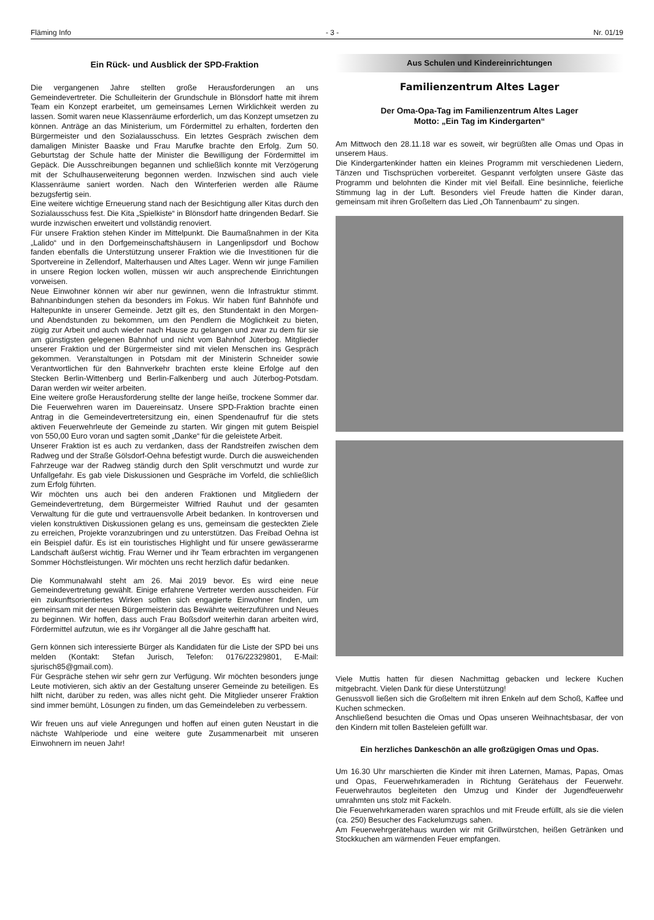Fläming Info - 3 - Nr. 01/19
Ein Rück- und Ausblick der SPD-Fraktion
Die vergangenen Jahre stellten große Herausforderungen an uns Gemeindevertreter. Die Schulleiterin der Grundschule in Blönsdorf hatte mit ihrem Team ein Konzept erarbeitet, um gemeinsames Lernen Wirklichkeit werden zu lassen. Somit waren neue Klassenräume erforderlich, um das Konzept umsetzen zu können. Anträge an das Ministerium, um Fördermittel zu erhalten, forderten den Bürgermeister und den Sozialausschuss. Ein letztes Gespräch zwischen dem damaligen Minister Baaske und Frau Marufke brachte den Erfolg. Zum 50. Geburtstag der Schule hatte der Minister die Bewilligung der Fördermittel im Gepäck. Die Ausschreibungen begannen und schließlich konnte mit Verzögerung mit der Schulhauserweiterung begonnen werden. Inzwischen sind auch viele Klassenräume saniert worden. Nach den Winterferien werden alle Räume bezugsfertig sein.
Eine weitere wichtige Erneuerung stand nach der Besichtigung aller Kitas durch den Sozialausschuss fest. Die Kita „Spielkiste“ in Blönsdorf hatte dringenden Bedarf. Sie wurde inzwischen erweitert und vollständig renoviert.
Für unsere Fraktion stehen Kinder im Mittelpunkt. Die Baumaßnahmen in der Kita „Lalido“ und in den Dorfgemeinschaftshäusern in Langenlipsdorf und Bochow fanden ebenfalls die Unterstützung unserer Fraktion wie die Investitionen für die Sportvereine in Zellendorf, Malterhausen und Altes Lager. Wenn wir junge Familien in unsere Region locken wollen, müssen wir auch ansprechende Einrichtungen vorweisen.
Neue Einwohner können wir aber nur gewinnen, wenn die Infrastruktur stimmt. Bahnanbindungen stehen da besonders im Fokus. Wir haben fünf Bahnhöfe und Haltepunkte in unserer Gemeinde. Jetzt gilt es, den Stundentakt in den Morgen- und Abendstunden zu bekommen, um den Pendlern die Möglichkeit zu bieten, zügig zur Arbeit und auch wieder nach Hause zu gelangen und zwar zu dem für sie am günstigsten gelegenen Bahnhof und nicht vom Bahnhof Jüterbog. Mitglieder unserer Fraktion und der Bürgermeister sind mit vielen Menschen ins Gespräch gekommen. Veranstaltungen in Potsdam mit der Ministerin Schneider sowie Verantwortlichen für den Bahnverkehr brachten erste kleine Erfolge auf den Stecken Berlin-Wittenberg und Berlin-Falkenberg und auch Jüterbog-Potsdam. Daran werden wir weiter arbeiten.
Eine weitere große Herausforderung stellte der lange heiße, trockene Sommer dar. Die Feuerwehren waren im Dauereinsatz. Unsere SPD-Fraktion brachte einen Antrag in die Gemeindevertretersitzung ein, einen Spendenaufruf für die stets aktiven Feuerwehrleute der Gemeinde zu starten. Wir gingen mit gutem Beispiel von 550,00 Euro voran und sagten somit „Danke“ für die geleistete Arbeit.
Unserer Fraktion ist es auch zu verdanken, dass der Randstreifen zwischen dem Radweg und der Straße Gölsdorf-Oehna befestigt wurde. Durch die ausweichenden Fahrzeuge war der Radweg ständig durch den Split verschmutzt und wurde zur Unfallgefahr. Es gab viele Diskussionen und Gespräche im Vorfeld, die schließlich zum Erfolg führten.
Wir möchten uns auch bei den anderen Fraktionen und Mitgliedern der Gemeindevertretung, dem Bürgermeister Wilfried Rauhut und der gesamten Verwaltung für die gute und vertrauensvolle Arbeit bedanken. In kontroversen und vielen konstruktiven Diskussionen gelang es uns, gemeinsam die gesteckten Ziele zu erreichen, Projekte voranzubringen und zu unterstützen. Das Freibad Oehna ist ein Beispiel dafür. Es ist ein touristisches Highlight und für unsere gewässerarme Landschaft äußerst wichtig. Frau Werner und ihr Team erbrachten im vergangenen Sommer Höchstleistungen. Wir möchten uns recht herzlich dafür bedanken.
Die Kommunalwahl steht am 26. Mai 2019 bevor. Es wird eine neue Gemeindevertretung gewählt. Einige erfahrene Vertreter werden ausscheiden. Für ein zukunftsorientiertes Wirken sollten sich engagierte Einwohner finden, um gemeinsam mit der neuen Bürgermeisterin das Bewährte weiterzuführen und Neues zu beginnen. Wir hoffen, dass auch Frau Boßsdorf weiterhin daran arbeiten wird, Fördermittel aufzutun, wie es ihr Vorgänger all die Jahre geschafft hat.
Gern können sich interessierte Bürger als Kandidaten für die Liste der SPD bei uns melden (Kontakt: Stefan Jurisch, Telefon: 0176/22329801, E-Mail: sjurisch85@gmail.com).
Für Gespräche stehen wir sehr gern zur Verfügung. Wir möchten besonders junge Leute motivieren, sich aktiv an der Gestaltung unserer Gemeinde zu beteiligen. Es hilft nicht, darüber zu reden, was alles nicht geht. Die Mitglieder unserer Fraktion sind immer bemüht, Lösungen zu finden, um das Gemeindeleben zu verbessern.
Wir freuen uns auf viele Anregungen und hoffen auf einen guten Neustart in die nächste Wahlperiode und eine weitere gute Zusammenarbeit mit unseren Einwohnern im neuen Jahr!
Aus Schulen und Kindereinrichtungen
Familienzentrum Altes Lager
Der Oma-Opa-Tag im Familienzentrum Altes Lager
Motto: „Ein Tag im Kindergarten“
Am Mittwoch den 28.11.18 war es soweit, wir begrüßten alle Omas und Opas in unserem Haus.
Die Kindergartenkinder hatten ein kleines Programm mit verschiedenen Liedern, Tänzen und Tischsprüchen vorbereitet. Gespannt verfolgten unsere Gäste das Programm und belohnten die Kinder mit viel Beifall. Eine besinnliche, feierliche Stimmung lag in der Luft. Besonders viel Freude hatten die Kinder daran, gemeinsam mit ihren Großeltern das Lied „Oh Tannenbaum“ zu singen.
Viele Muttis hatten für diesen Nachmittag gebacken und leckere Kuchen mitgebracht. Vielen Dank für diese Unterstützung!
Genussvoll ließen sich die Großeltern mit ihren Enkeln auf dem Schoß, Kaffee und Kuchen schmecken.
Anschließend besuchten die Omas und Opas unseren Weihnachtsbasar, der von den Kindern mit tollen Basteleien gefüllt war.
Ein herzliches Dankeschön an alle großzügigen Omas und Opas.
Um 16.30 Uhr marschierten die Kinder mit ihren Laternen, Mamas, Papas, Omas und Opas, Feuerwehrkameraden in Richtung Gerätehaus der Feuerwehr. Feuerwehrautos begleiteten den Umzug und Kinder der Jugendfeuerwehr umrahmten uns stolz mit Fackeln.
Die Feuerwehrkameraden waren sprachlos und mit Freude erfüllt, als sie die vielen (ca. 250) Besucher des Fackelumzugs sahen.
Am Feuerwehrgerätehaus wurden wir mit Grillwürstchen, heißen Getränken und Stockkuchen am wärmenden Feuer empfangen.